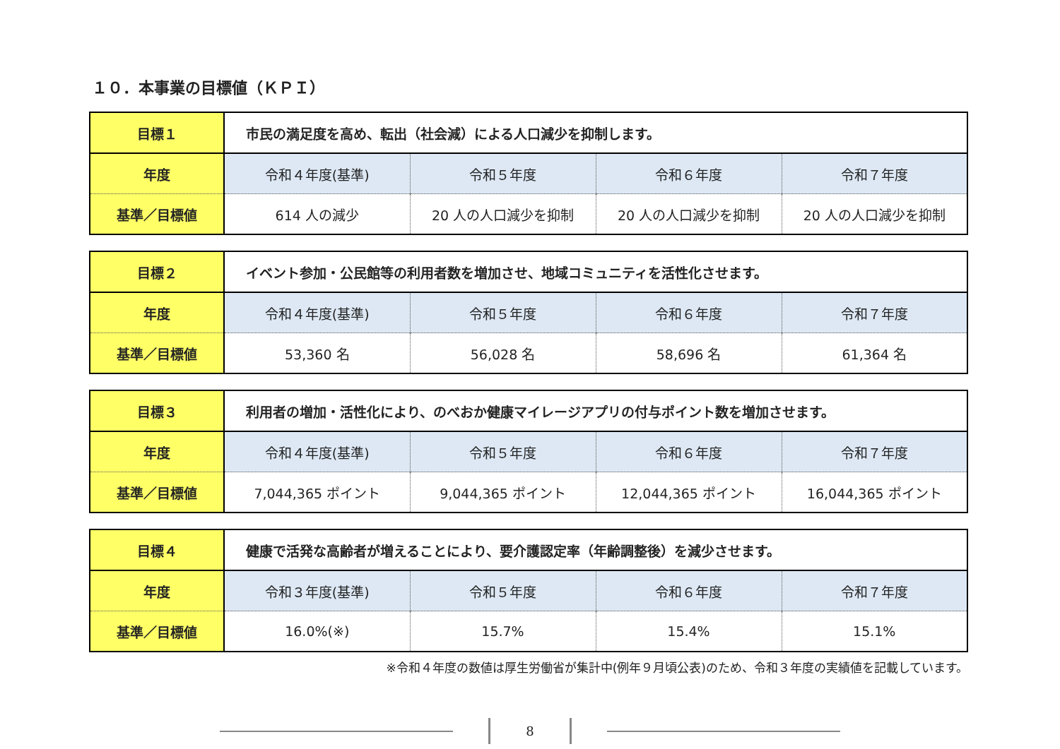１０．本事業の目標値（ＫＰＩ）
| 目標１ | 市民の満足度を高め、転出（社会減）による人口減少を抑制します。 | | | |
| 年度 | 令和４年度(基準) | 令和５年度 | 令和６年度 | 令和７年度 |
| 基準／目標値 | 614 人の減少 | 20 人の人口減少を抑制 | 20 人の人口減少を抑制 | 20 人の人口減少を抑制 |
| 目標２ | イベント参加・公民館等の利用者数を増加させ、地域コミュニティを活性化させます。 | | | |
| 年度 | 令和４年度(基準) | 令和５年度 | 令和６年度 | 令和７年度 |
| 基準／目標値 | 53,360 名 | 56,028 名 | 58,696 名 | 61,364 名 |
| 目標３ | 利用者の増加・活性化により、のべおか健康マイレージアプリの付与ポイント数を増加させます。 | | | |
| 年度 | 令和４年度(基準) | 令和５年度 | 令和６年度 | 令和７年度 |
| 基準／目標値 | 7,044,365 ポイント | 9,044,365 ポイント | 12,044,365 ポイント | 16,044,365 ポイント |
| 目標４ | 健康で活発な高齢者が増えることにより、要介護認定率（年齢調整後）を減少させます。 | | | |
| 年度 | 令和３年度(基準) | 令和５年度 | 令和６年度 | 令和７年度 |
| 基準／目標値 | 16.0%(※) | 15.7% | 15.4% | 15.1% |
※令和４年度の数値は厚生労働省が集計中(例年９月頃公表)のため、令和３年度の実績値を記載しています。
8